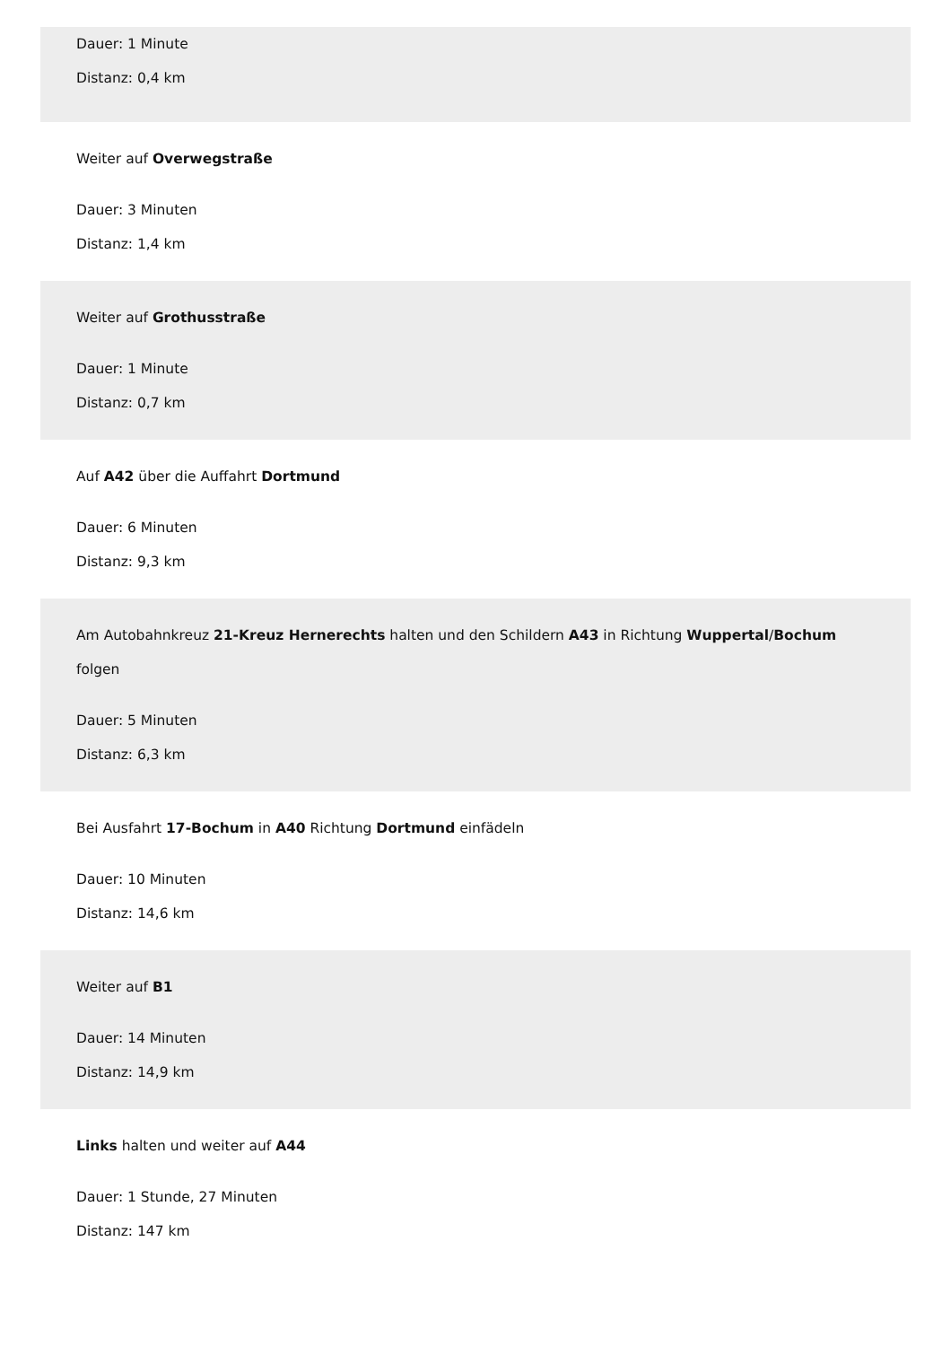Dauer: 1 Minute
Distanz: 0,4 km
Weiter auf Overwegstraße
Dauer: 3 Minuten
Distanz: 1,4 km
Weiter auf Grothusstraße
Dauer: 1 Minute
Distanz: 0,7 km
Auf A42 über die Auffahrt Dortmund
Dauer: 6 Minuten
Distanz: 9,3 km
Am Autobahnkreuz 21-Kreuz Hernerechts halten und den Schildern A43 in Richtung Wuppertal/Bochum folgen
Dauer: 5 Minuten
Distanz: 6,3 km
Bei Ausfahrt 17-Bochum in A40 Richtung Dortmund einfädeln
Dauer: 10 Minuten
Distanz: 14,6 km
Weiter auf B1
Dauer: 14 Minuten
Distanz: 14,9 km
Links halten und weiter auf A44
Dauer: 1 Stunde, 27 Minuten
Distanz: 147 km